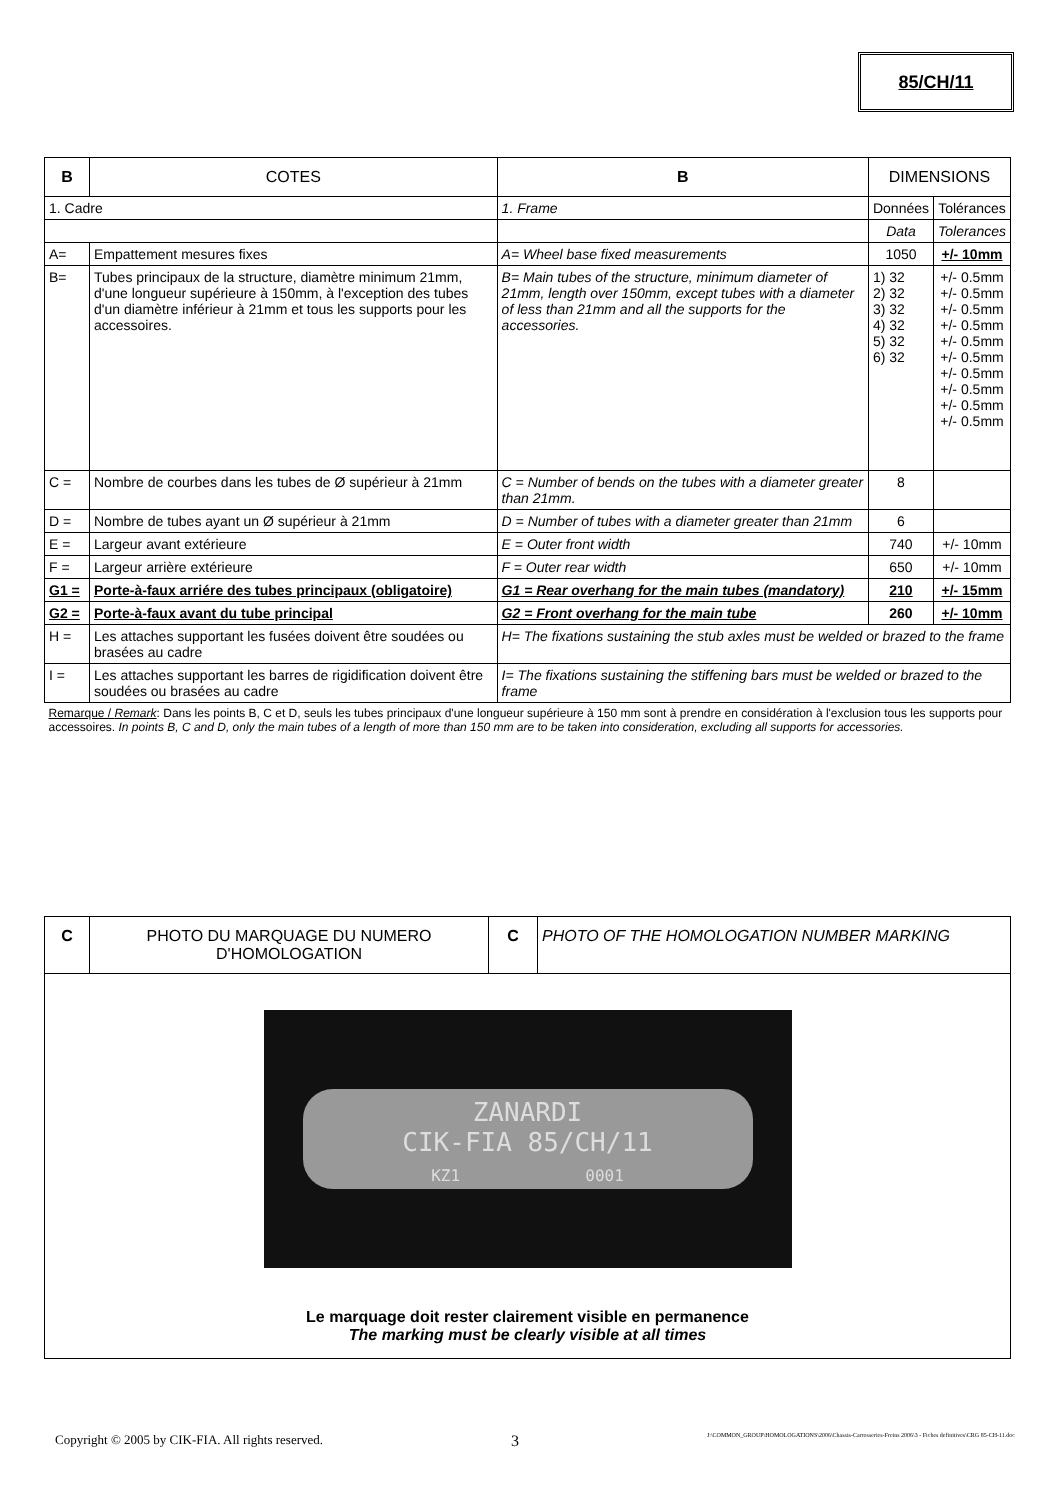85/CH/11
| B | COTES | | B | DIMENSIONS | | |
| 1. Cadre | | 1. Frame | | | Données | Tolérances |
| | | | | | Data | Tolerances |
| A= | Empattement mesures fixes | A= Wheel base fixed measurements | | | 1050 | +/- 10mm |
| B= | Tubes principaux de la structure, diamètre minimum 21mm, d'une longueur supérieure à 150mm, à l'exception des tubes d'un diamètre inférieur à 21mm et tous les supports pour les accessoires. | B= Main tubes of the structure, minimum diameter of 21mm, length over 150mm, except tubes with a diameter of less than 21mm and all the supports for the accessories. | | | 1) 32 2) 32 3) 32 4) 32 5) 32 6) 32 | +/- 0.5mm +/- 0.5mm +/- 0.5mm +/- 0.5mm +/- 0.5mm +/- 0.5mm +/- 0.5mm +/- 0.5mm +/- 0.5mm +/- 0.5mm |
| C = | Nombre de courbes dans les tubes de Ø supérieur à 21mm | C = Number of bends on the tubes with a diameter greater than 21mm. | | | 8 | |
| D = | Nombre de tubes ayant un Ø supérieur à 21mm | D = Number of tubes with a diameter greater than 21mm | | | 6 | |
| E = | Largeur avant extérieure | E = Outer front width | | | 740 | +/- 10mm |
| F = | Largeur arrière extérieure | F = Outer rear width | | | 650 | +/- 10mm |
| G1 = | Porte-à-faux arriére des tubes principaux (obligatoire) | G1 = Rear overhang for the main tubes (mandatory) | | | 210 | +/- 15mm |
| G2 = | Porte-à-faux avant du tube principal | G2 = Front overhang for the main tube | | | 260 | +/- 10mm |
| H = | Les attaches supportant les fusées doivent être soudées ou brasées au cadre | | H= The fixations sustaining the stub axles must be welded or brazed to the frame | | | |
| I = | Les attaches supportant les barres de rigidification doivent être soudées ou brasées au cadre | | I= The fixations sustaining the stiffening bars must be welded or brazed to the frame | | | |
| Remarque / Remark : Dans les points B, C et D, seuls les tubes principaux d'une longueur supérieure à 150 mm sont à prendre en considération à l'exclusion tous les supports pour accessoires. In points B, C and D, only the main tubes of a length of more than 150 mm are to be taken into consideration, excluding all supports for accessories. | | | | | | |
| C | PHOTO DU MARQUAGE DU NUMERO D'HOMOLOGATION | C | PHOTO OF THE HOMOLOGATION NUMBER MARKING |
| ZANARDI CIK-FIA 85/CH/11 KZ1 0001 Le marquage doit rester clairement visible en permanence The marking must be clearly visible at all times | | | |
Copyright © 2005 by CIK-FIA. All rights reserved. 3 J:\COMMON_GROUP\HOMOLOGATIONS\2006\Chassis-Carrosseries-Freins 2006\3 - Fiches definitives\CRG 85-CH-11.doc